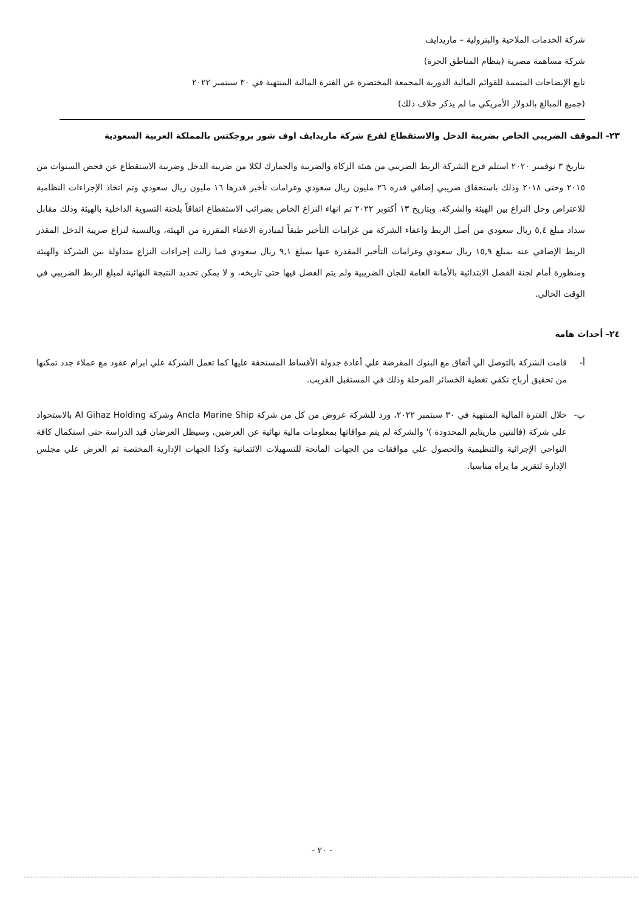شركة الخدمات الملاحية والبترولية – ماريدايف
شركة مساهمة مصرية (بنظام المناطق الحرة)
تابع الإيضاحات المتممة للقوائم المالية الدورية المجمعة المختصرة عن الفترة المالية المنتهية في ٣٠ سبتمبر ٢٠٢٢
(جميع المبالغ بالدولار الأمريكي ما لم يذكر خلاف ذلك)
٢٣- الموقف الضريبي الخاص بضريبة الدخل والاستقطاع لفرع شركة ماريدايف اوف شور بروجكتس بالمملكة العربية السعودية
بتاريخ ٣ نوفمبر ٢٠٢٠ استلم فرع الشركة الربط الضريبي من هيئة الزكاة والضريبة والجمارك لكلا من ضريبة الدخل وضريبة الاستقطاع عن فحص السنوات من ٢٠١٥ وحتى ٢٠١٨ وذلك باستحقاق ضريبي إضافي قدره ٢٦ مليون ريال سعودي وغرامات تأخير قدرها ١٦ مليون ريال سعودي وتم اتخاذ الإجراءات النظامية للاعتراض وحل النزاع بين الهيئة والشركة، وبتاريخ ١٣ أكتوبر ٢٠٢٢ تم انهاء النزاع الخاص بضرائب الاستقطاع اتفاقاً بلجنة التسوية الداخلية بالهيئة وذلك مقابل سداد مبلغ ٥,٤ ريال سعودي من أصل الربط واعفاء الشركة من غرامات التأخير طبقاً لمبادرة الاعفاء المقررة من الهيئة، وبالنسبة لنزاع ضريبة الدخل المقدر الربط الإضافي عنه بمبلغ ١٥,٩ ريال سعودي وغرامات التأخير المقدرة عنها بمبلغ ٩,١ ريال سعودي فما زالت إجراءات النزاع متداولة بين الشركة والهيئة ومنظورة أمام لجنة الفصل الابتدائية بالأمانة العامة للجان الضريبية ولم يتم الفصل فيها حتى تاريخه، و لا يمكن تحديد النتيجة النهائية لمبلغ الربط الضريبي في الوقت الحالي.
٢٤- أحداث هامة
أ- قامت الشركة بالتوصل الي أتفاق مع البنوك المقرضة علي أعادة جدولة الأقساط المستحقة عليها كما تعمل الشركة علي ابرام عقود مع عملاء جدد تمكنها من تحقيق أرباح تكفي تغطية الخسائر المرحلة وذلك في المستقبل القريب.
ب- خلال الفترة المالية المنتهية في ٣٠ سبتمبر ٢٠٢٢، ورد للشركة عروض من كل من شركة Ancla Marine Ship وشركة Al Gihaz Holding بالاستحواذ علي شركة (فالنتين ماريتايم المحدودة )' والشركة لم يتم موافاتها بمعلومات مالية نهائية عن العرضين، وسيظل العرضان قيد الدراسة حتى استكمال كافة النواحي الإجرائية والتنظيمية والحصول علي موافقات من الجهات المانحة للتسهيلات الائتمانية وكذا الجهات الإدارية المختصة ثم العرض علي مجلس الإدارة لتقرير ما يراه مناسبا.
- ٢٠ -